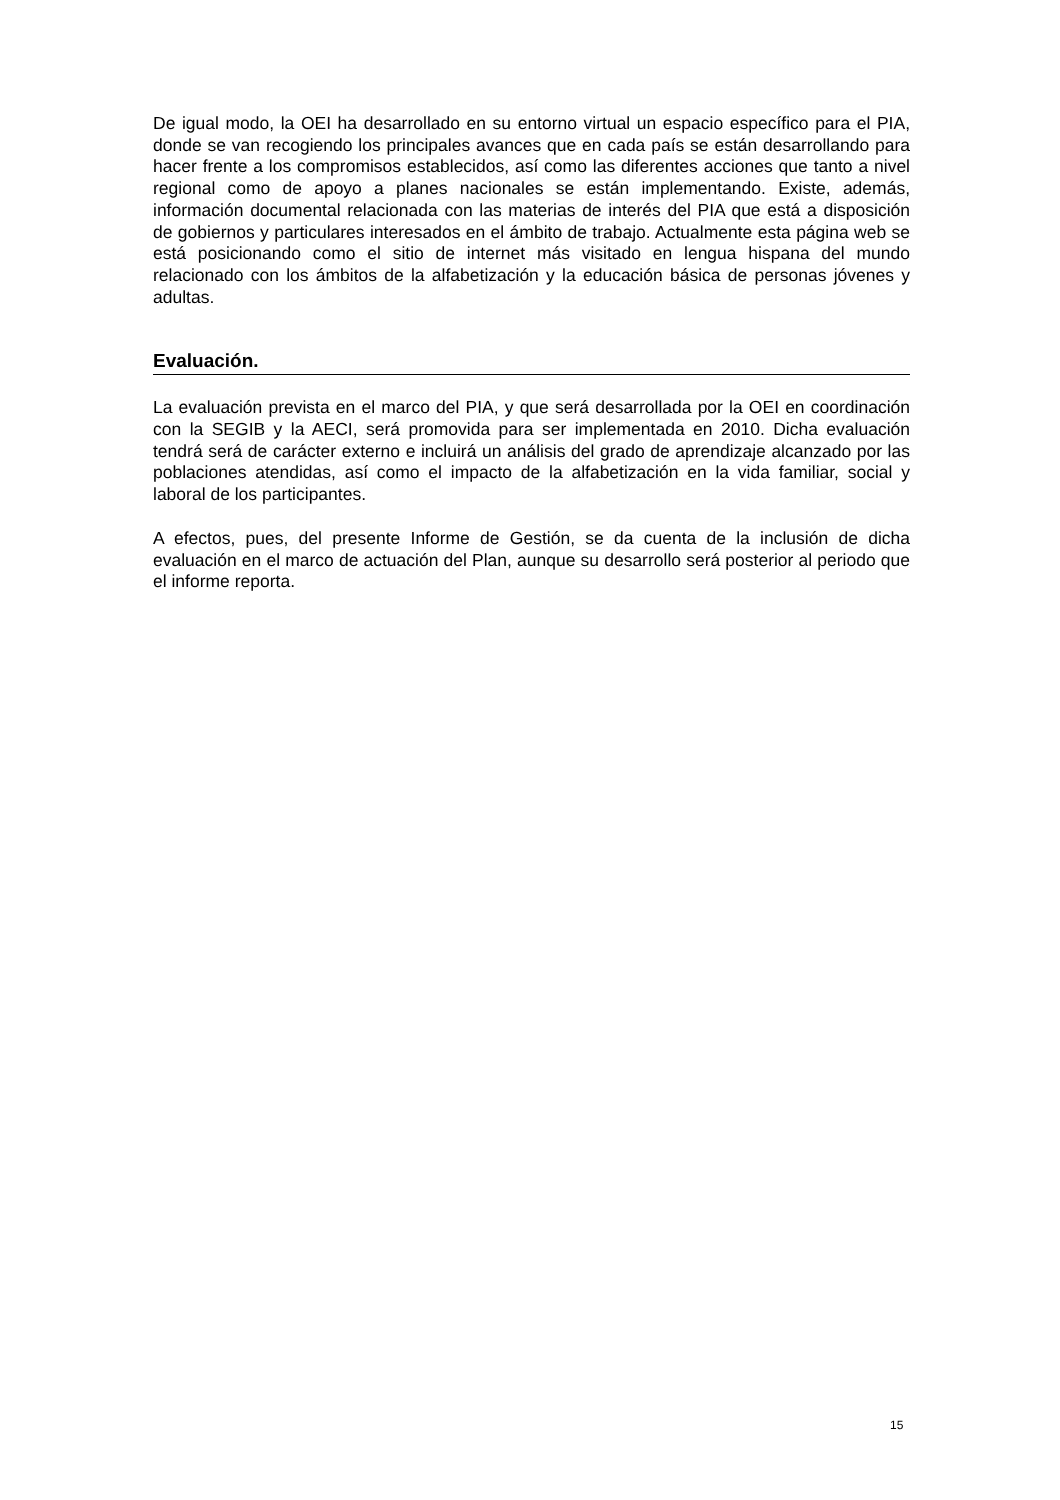De igual modo, la OEI ha desarrollado en su entorno virtual un espacio específico para el PIA, donde se van recogiendo los principales avances que en cada país se están desarrollando para hacer frente a los compromisos establecidos, así como las diferentes acciones que tanto a nivel regional como de apoyo a planes nacionales se están implementando. Existe, además, información documental relacionada con las materias de interés del PIA que está a disposición de gobiernos y particulares interesados en el ámbito de trabajo. Actualmente esta página web se está posicionando como el sitio de internet más visitado en lengua hispana del mundo relacionado con los ámbitos de la alfabetización y la educación básica de personas jóvenes y adultas.
Evaluación.
La evaluación prevista en el marco del PIA, y que será desarrollada por la OEI en coordinación con la SEGIB y la AECI, será promovida para ser implementada en 2010. Dicha evaluación tendrá será de carácter externo e incluirá un análisis del grado de aprendizaje alcanzado por las poblaciones atendidas, así como el impacto de la alfabetización en la vida familiar, social y laboral de los participantes.
A efectos, pues, del presente Informe de Gestión, se da cuenta de la inclusión de dicha evaluación en el marco de actuación del Plan, aunque su desarrollo será posterior al periodo que el informe reporta.
15